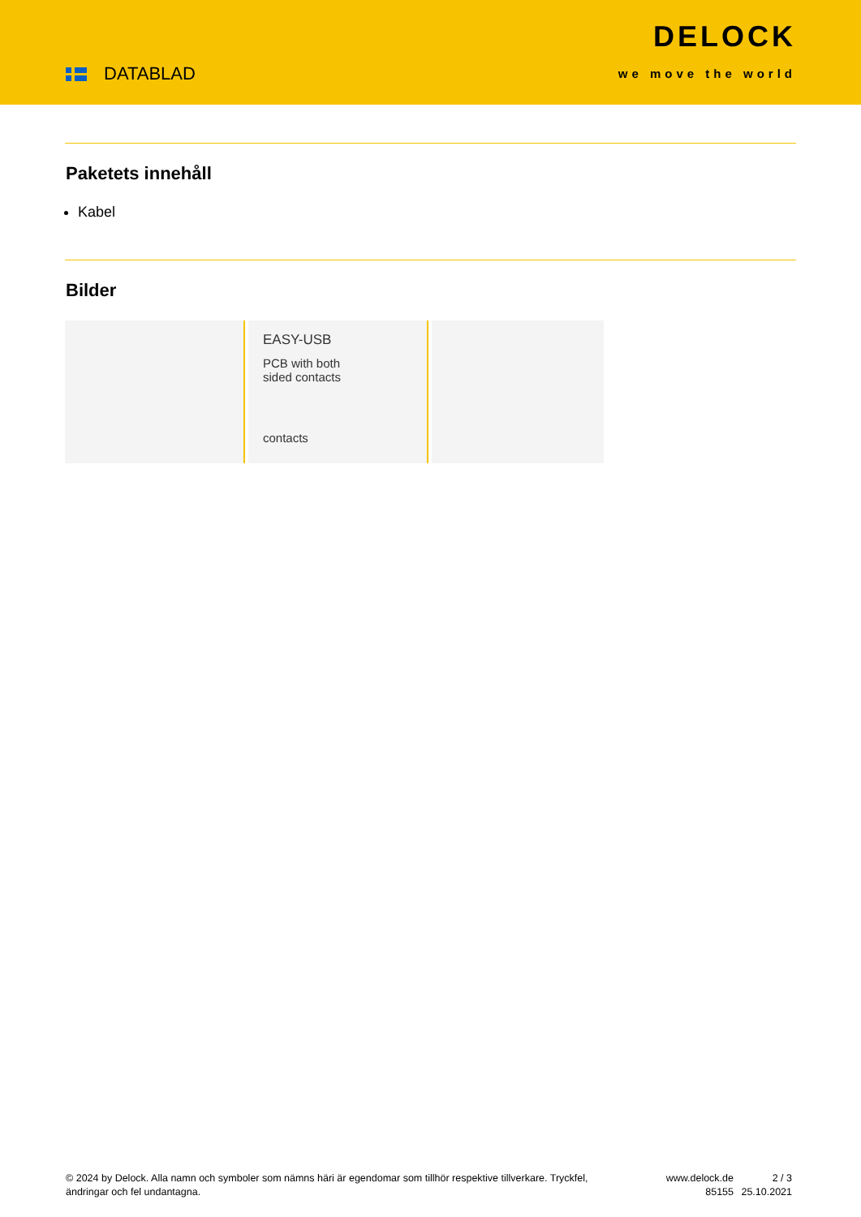DATABLAD
DELOCK
we move the world
Paketets innehåll
Kabel
Bilder
EASY-USB
PCB with both
sided contacts
contacts
© 2024 by Delock. Alla namn och symboler som nämns häri är egendomar som tillhör respektive tillverkare. Tryckfel, ändringar och fel undantagna.
www.delock.de
85155
2 / 3
25.10.2021